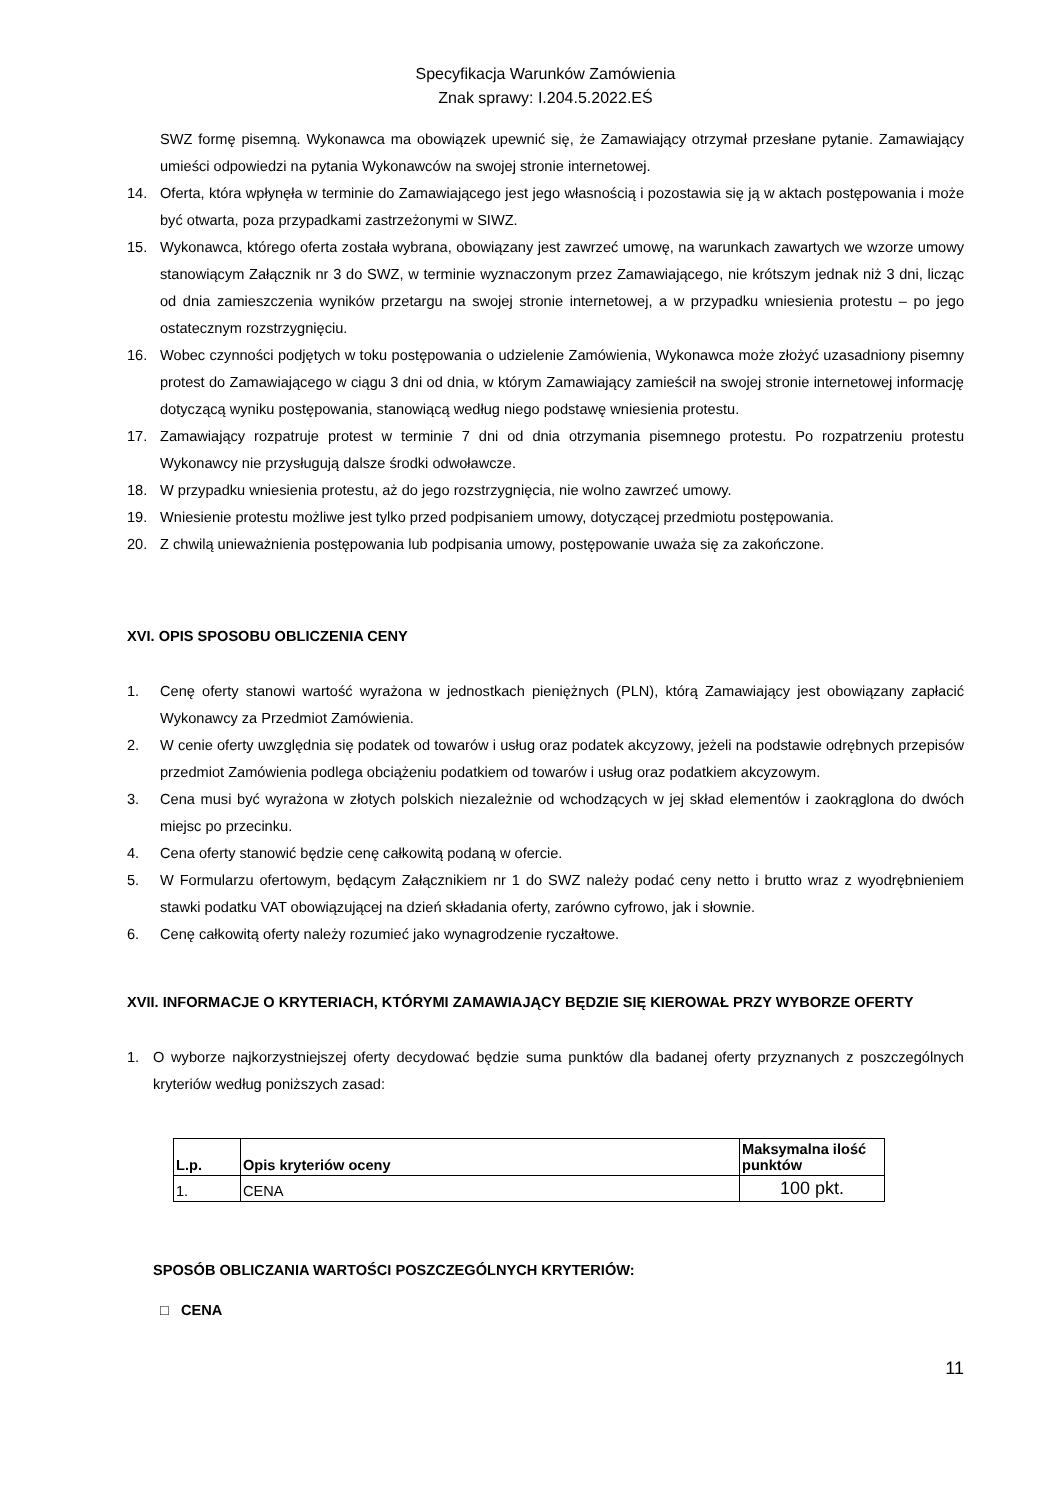Specyfikacja Warunków Zamówienia
Znak sprawy: I.204.5.2022.EŚ
SWZ formę pisemną. Wykonawca ma obowiązek upewnić się, że Zamawiający otrzymał przesłane pytanie. Zamawiający umieści odpowiedzi na pytania Wykonawców na swojej stronie internetowej.
14. Oferta, która wpłynęła w terminie do Zamawiającego jest jego własnością i pozostawia się ją w aktach postępowania i może być otwarta, poza przypadkami zastrzeżonymi w SIWZ.
15. Wykonawca, którego oferta została wybrana, obowiązany jest zawrzeć umowę, na warunkach zawartych we wzorze umowy stanowiącym Załącznik nr 3 do SWZ, w terminie wyznaczonym przez Zamawiającego, nie krótszym jednak niż 3 dni, licząc od dnia zamieszczenia wyników przetargu na swojej stronie internetowej, a w przypadku wniesienia protestu – po jego ostatecznym rozstrzygnięciu.
16. Wobec czynności podjętych w toku postępowania o udzielenie Zamówienia, Wykonawca może złożyć uzasadniony pisemny protest do Zamawiającego w ciągu 3 dni od dnia, w którym Zamawiający zamieścił na swojej stronie internetowej informację dotyczącą wyniku postępowania, stanowiącą według niego podstawę wniesienia protestu.
17. Zamawiający rozpatruje protest w terminie 7 dni od dnia otrzymania pisemnego protestu. Po rozpatrzeniu protestu Wykonawcy nie przysługują dalsze środki odwoławcze.
18. W przypadku wniesienia protestu, aż do jego rozstrzygnięcia, nie wolno zawrzeć umowy.
19. Wniesienie protestu możliwe jest tylko przed podpisaniem umowy, dotyczącej przedmiotu postępowania.
20. Z chwilą unieważnienia postępowania lub podpisania umowy, postępowanie uważa się za zakończone.
XVI. OPIS SPOSOBU OBLICZENIA CENY
1. Cenę oferty stanowi wartość wyrażona w jednostkach pieniężnych (PLN), którą Zamawiający jest obowiązany zapłacić Wykonawcy za Przedmiot Zamówienia.
2. W cenie oferty uwzględnia się podatek od towarów i usług oraz podatek akcyzowy, jeżeli na podstawie odrębnych przepisów przedmiot Zamówienia podlega obciążeniu podatkiem od towarów i usług oraz podatkiem akcyzowym.
3. Cena musi być wyrażona w złotych polskich niezależnie od wchodzących w jej skład elementów i zaokrąglona do dwóch miejsc po przecinku.
4. Cena oferty stanowić będzie cenę całkowitą podaną w ofercie.
5. W Formularzu ofertowym, będącym Załącznikiem nr 1 do SWZ należy podać ceny netto i brutto wraz z wyodrębnieniem stawki podatku VAT obowiązującej na dzień składania oferty, zarówno cyfrowo, jak i słownie.
6. Cenę całkowitą oferty należy rozumieć jako wynagrodzenie ryczałtowe.
XVII. INFORMACJE O KRYTERIACH, KTÓRYMI ZAMAWIAJĄCY BĘDZIE SIĘ KIEROWAŁ PRZY WYBORZE OFERTY
1. O wyborze najkorzystniejszej oferty decydować będzie suma punktów dla badanej oferty przyznanych z poszczególnych kryteriów według poniższych zasad:
| L.p. | Opis kryteriów oceny | Maksymalna ilość punktów |
| --- | --- | --- |
| 1. | CENA | 100 pkt. |
SPOSÓB OBLICZANIA WARTOŚCI POSZCZEGÓLNYCH KRYTERIÓW:
□ CENA
11